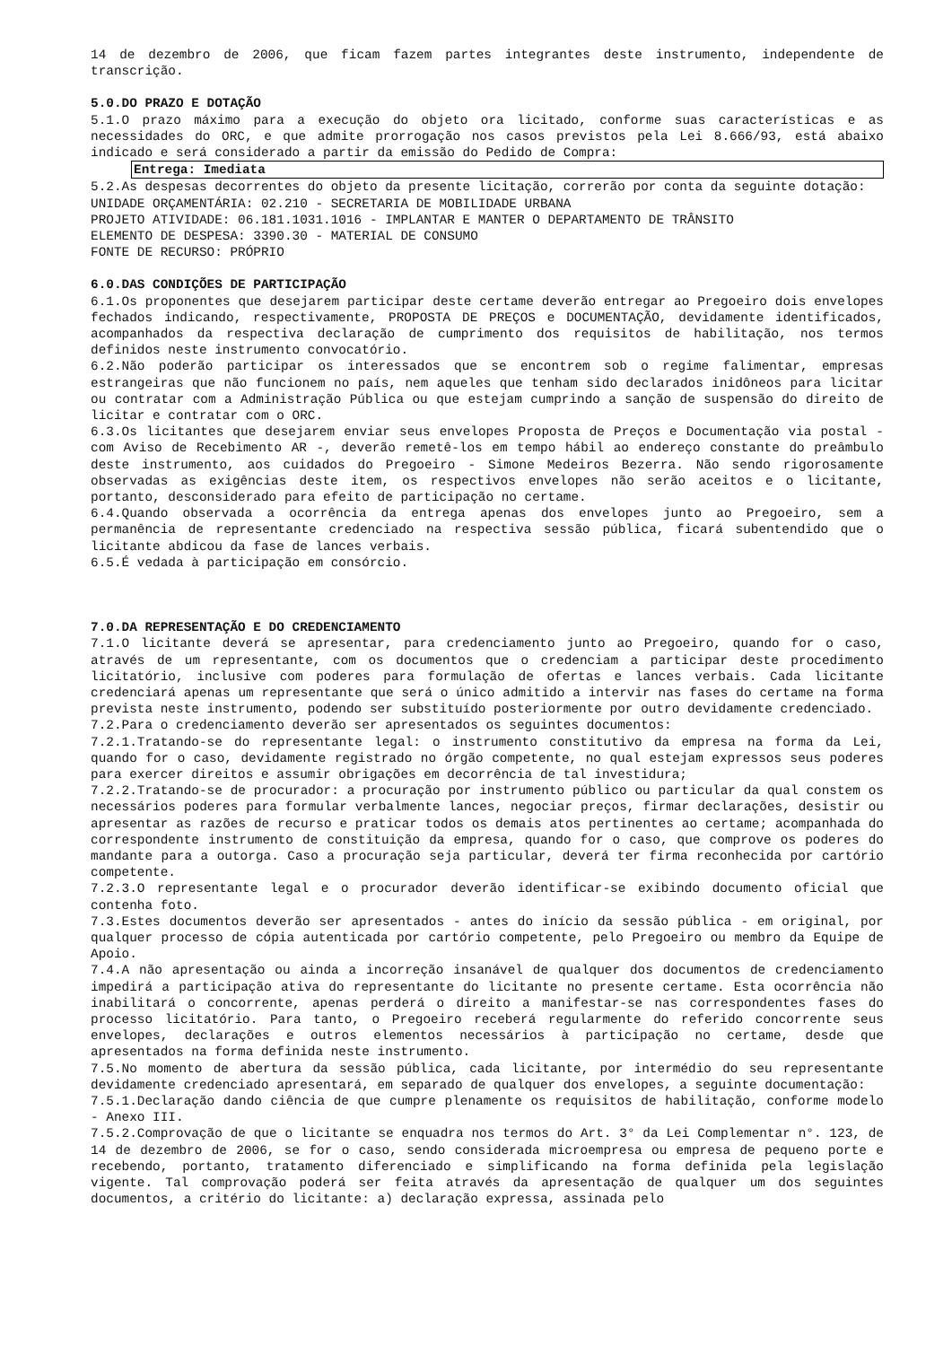14 de dezembro de 2006, que ficam fazem partes integrantes deste instrumento, independente de transcrição.
5.0.DO PRAZO E DOTAÇÃO
5.1.O prazo máximo para a execução do objeto ora licitado, conforme suas características e as necessidades do ORC, e que admite prorrogação nos casos previstos pela Lei 8.666/93, está abaixo indicado e será considerado a partir da emissão do Pedido de Compra:
Entrega: Imediata
5.2.As despesas decorrentes do objeto da presente licitação, correrão por conta da seguinte dotação:
UNIDADE ORÇAMENTÁRIA: 02.210 - SECRETARIA DE MOBILIDADE URBANA
PROJETO ATIVIDADE: 06.181.1031.1016 - IMPLANTAR E MANTER O DEPARTAMENTO DE TRÂNSITO
ELEMENTO DE DESPESA: 3390.30 - MATERIAL DE CONSUMO
FONTE DE RECURSO: PRÓPRIO
6.0.DAS CONDIÇÕES DE PARTICIPAÇÃO
6.1.Os proponentes que desejarem participar deste certame deverão entregar ao Pregoeiro dois envelopes fechados indicando, respectivamente, PROPOSTA DE PREÇOS e DOCUMENTAÇÃO, devidamente identificados, acompanhados da respectiva declaração de cumprimento dos requisitos de habilitação, nos termos definidos neste instrumento convocatório.
6.2.Não poderão participar os interessados que se encontrem sob o regime falimentar, empresas estrangeiras que não funcionem no país, nem aqueles que tenham sido declarados inidôneos para licitar ou contratar com a Administração Pública ou que estejam cumprindo a sanção de suspensão do direito de licitar e contratar com o ORC.
6.3.Os licitantes que desejarem enviar seus envelopes Proposta de Preços e Documentação via postal - com Aviso de Recebimento AR -, deverão remetê-los em tempo hábil ao endereço constante do preâmbulo deste instrumento, aos cuidados do Pregoeiro - Simone Medeiros Bezerra. Não sendo rigorosamente observadas as exigências deste item, os respectivos envelopes não serão aceitos e o licitante, portanto, desconsiderado para efeito de participação no certame.
6.4.Quando observada a ocorrência da entrega apenas dos envelopes junto ao Pregoeiro, sem a permanência de representante credenciado na respectiva sessão pública, ficará subentendido que o licitante abdicou da fase de lances verbais.
6.5.É vedada à participação em consórcio.
7.0.DA REPRESENTAÇÃO E DO CREDENCIAMENTO
7.1.O licitante deverá se apresentar, para credenciamento junto ao Pregoeiro, quando for o caso, através de um representante, com os documentos que o credenciam a participar deste procedimento licitatório, inclusive com poderes para formulação de ofertas e lances verbais. Cada licitante credenciará apenas um representante que será o único admitido a intervir nas fases do certame na forma prevista neste instrumento, podendo ser substituído posteriormente por outro devidamente credenciado.
7.2.Para o credenciamento deverão ser apresentados os seguintes documentos:
7.2.1.Tratando-se do representante legal: o instrumento constitutivo da empresa na forma da Lei, quando for o caso, devidamente registrado no órgão competente, no qual estejam expressos seus poderes para exercer direitos e assumir obrigações em decorrência de tal investidura;
7.2.2.Tratando-se de procurador: a procuração por instrumento público ou particular da qual constem os necessários poderes para formular verbalmente lances, negociar preços, firmar declarações, desistir ou apresentar as razões de recurso e praticar todos os demais atos pertinentes ao certame; acompanhada do correspondente instrumento de constituição da empresa, quando for o caso, que comprove os poderes do mandante para a outorga. Caso a procuração seja particular, deverá ter firma reconhecida por cartório competente.
7.2.3.O representante legal e o procurador deverão identificar-se exibindo documento oficial que contenha foto.
7.3.Estes documentos deverão ser apresentados - antes do início da sessão pública - em original, por qualquer processo de cópia autenticada por cartório competente, pelo Pregoeiro ou membro da Equipe de Apoio.
7.4.A não apresentação ou ainda a incorreção insanável de qualquer dos documentos de credenciamento impedirá a participação ativa do representante do licitante no presente certame. Esta ocorrência não inabilitará o concorrente, apenas perderá o direito a manifestar-se nas correspondentes fases do processo licitatório. Para tanto, o Pregoeiro receberá regularmente do referido concorrente seus envelopes, declarações e outros elementos necessários à participação no certame, desde que apresentados na forma definida neste instrumento.
7.5.No momento de abertura da sessão pública, cada licitante, por intermédio do seu representante devidamente credenciado apresentará, em separado de qualquer dos envelopes, a seguinte documentação:
7.5.1.Declaração dando ciência de que cumpre plenamente os requisitos de habilitação, conforme modelo - Anexo III.
7.5.2.Comprovação de que o licitante se enquadra nos termos do Art. 3° da Lei Complementar n°. 123, de 14 de dezembro de 2006, se for o caso, sendo considerada microempresa ou empresa de pequeno porte e recebendo, portanto, tratamento diferenciado e simplificando na forma definida pela legislação vigente. Tal comprovação poderá ser feita através da apresentação de qualquer um dos seguintes documentos, a critério do licitante: a) declaração expressa, assinada pelo